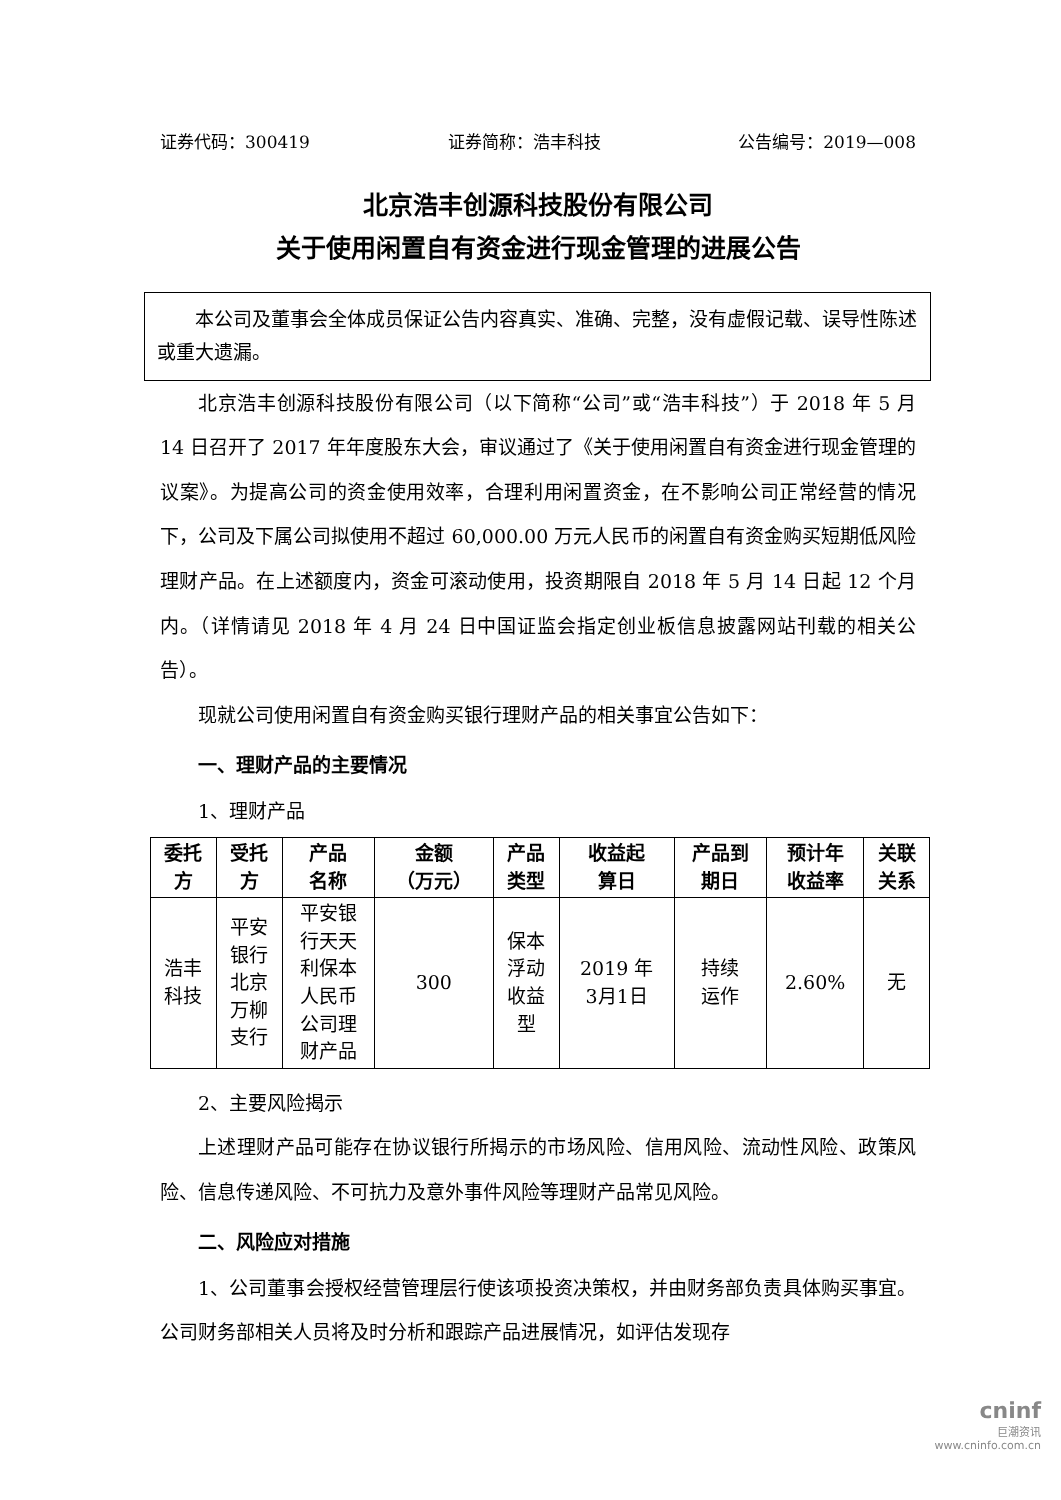证券代码：300419 证券简称：浩丰科技 公告编号：2019—008
北京浩丰创源科技股份有限公司
关于使用闲置自有资金进行现金管理的进展公告
　　本公司及董事会全体成员保证公告内容真实、准确、完整，没有虚假记载、误导性陈述或重大遗漏。
北京浩丰创源科技股份有限公司（以下简称“公司”或“浩丰科技”）于 2018 年 5 月 14 日召开了 2017 年年度股东大会，审议通过了《关于使用闲置自有资金进行现金管理的议案》。为提高公司的资金使用效率，合理利用闲置资金，在不影响公司正常经营的情况下，公司及下属公司拟使用不超过 60,000.00 万元人民币的闲置自有资金购买短期低风险理财产品。在上述额度内，资金可滚动使用，投资期限自 2018 年 5 月 14 日起 12 个月内。（详情请见 2018 年 4 月 24 日中国证监会指定创业板信息披露网站刊载的相关公告）。
现就公司使用闲置自有资金购买银行理财产品的相关事宜公告如下：
一、理财产品的主要情况
1、理财产品
| 委托 方 | 受托 方 | 产品 名称 | 金额 （万元） | 产品 类型 | 收益起 算日 | 产品到 期日 | 预计年 收益率 | 关联 关系 |
| --- | --- | --- | --- | --- | --- | --- | --- | --- |
| 浩丰 科技 | 平安 银行 北京 万柳 支行 | 平安银 行天天 利保本 人民币 公司理 财产品 | 300 | 保本 浮动 收益 型 | 2019 年 3月1日 | 持续 运作 | 2.60% | 无 |
2、主要风险揭示
上述理财产品可能存在协议银行所揭示的市场风险、信用风险、流动性风险、政策风险、信息传递风险、不可抗力及意外事件风险等理财产品常见风险。
二、风险应对措施
1、公司董事会授权经营管理层行使该项投资决策权，并由财务部负责具体购买事宜。公司财务部相关人员将及时分析和跟踪产品进展情况，如评估发现存
cninf
巨潮资讯
www.cninfo.com.cn